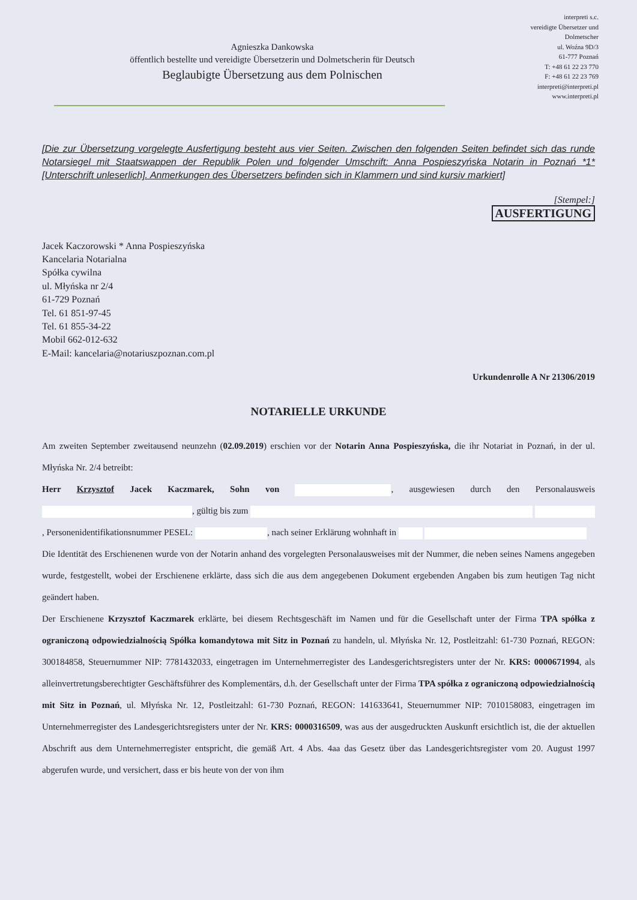Agnieszka Dankowska
öffentlich bestellte und vereidigte Übersetzerin und Dolmetscherin für Deutsch
Beglaubigte Übersetzung aus dem Polnischen
interpreti s.c.
vereidigte Übersetzer und Dolmetscher
ul. Woźna 9D/3
61-777 Poznań
T: +48 61 22 23 770
F: +48 61 22 23 769
interpreti@interpreti.pl
www.interpreti.pl
[Die zur Übersetzung vorgelegte Ausfertigung besteht aus vier Seiten. Zwischen den folgenden Seiten befindet sich das runde Notarsiegel mit Staatswappen der Republik Polen und folgender Umschrift: Anna Pospieszyńska Notarin in Poznań *1* [Unterschrift unleserlich]. Anmerkungen des Übersetzers befinden sich in Klammern und sind kursiv markiert]
[Stempel:]
AUSFERTIGUNG
Jacek Kaczorowski * Anna Pospieszyńska
Kancelaria Notarialna
Spółka cywilna
ul. Młyńska nr 2/4
61-729 Poznań
Tel. 61 851-97-45
Tel. 61 855-34-22
Mobil 662-012-632
E-Mail: kancelaria@notariuszpoznan.com.pl
Urkundenrolle A Nr 21306/2019
NOTARIELLE URKUNDE
Am zweiten September zweitausend neunzehn (02.09.2019) erschien vor der Notarin Anna Pospieszyńska, die ihr Notariat in Poznań, in der ul. Młyńska Nr. 2/4 betreibt:
Herr Krzysztof Jacek Kaczmarek, Sohn von , ausgewiesen durch den Personalausweis , gültig bis zum , Personenidentifikationsnummer PESEL: , nach seiner Erklärung wohnhaft in
Die Identität des Erschienenen wurde von der Notarin anhand des vorgelegten Personalausweises mit der Nummer, die neben seines Namens angegeben wurde, festgestellt, wobei der Erschienene erklärte, dass sich die aus dem angegebenen Dokument ergebenden Angaben bis zum heutigen Tag nicht geändert haben.
Der Erschienene Krzysztof Kaczmarek erklärte, bei diesem Rechtsgeschäft im Namen und für die Gesellschaft unter der Firma TPA spółka z ograniczoną odpowiedzialnością Spółka komandytowa mit Sitz in Poznań zu handeln, ul. Młyńska Nr. 12, Postleitzahl: 61-730 Poznań, REGON: 300184858, Steuernummer NIP: 7781432033, eingetragen im Unternehmerregister des Landesgerichtsregisters unter der Nr. KRS: 0000671994, als alleinvertretungsberechtigter Geschäftsführer des Komplementärs, d.h. der Gesellschaft unter der Firma TPA spółka z ograniczoną odpowiedzialnością mit Sitz in Poznań, ul. Młyńska Nr. 12, Postleitzahl: 61-730 Poznań, REGON: 141633641, Steuernummer NIP: 7010158083, eingetragen im Unternehmerregister des Landesgerichtsregisters unter der Nr. KRS: 0000316509, was aus der ausgedruckten Auskunft ersichtlich ist, die der aktuellen Abschrift aus dem Unternehmerregister entspricht, die gemäß Art. 4 Abs. 4aa das Gesetz über das Landesgerichtsregister vom 20. August 1997 abgerufen wurde, und versichert, dass er bis heute von der von ihm